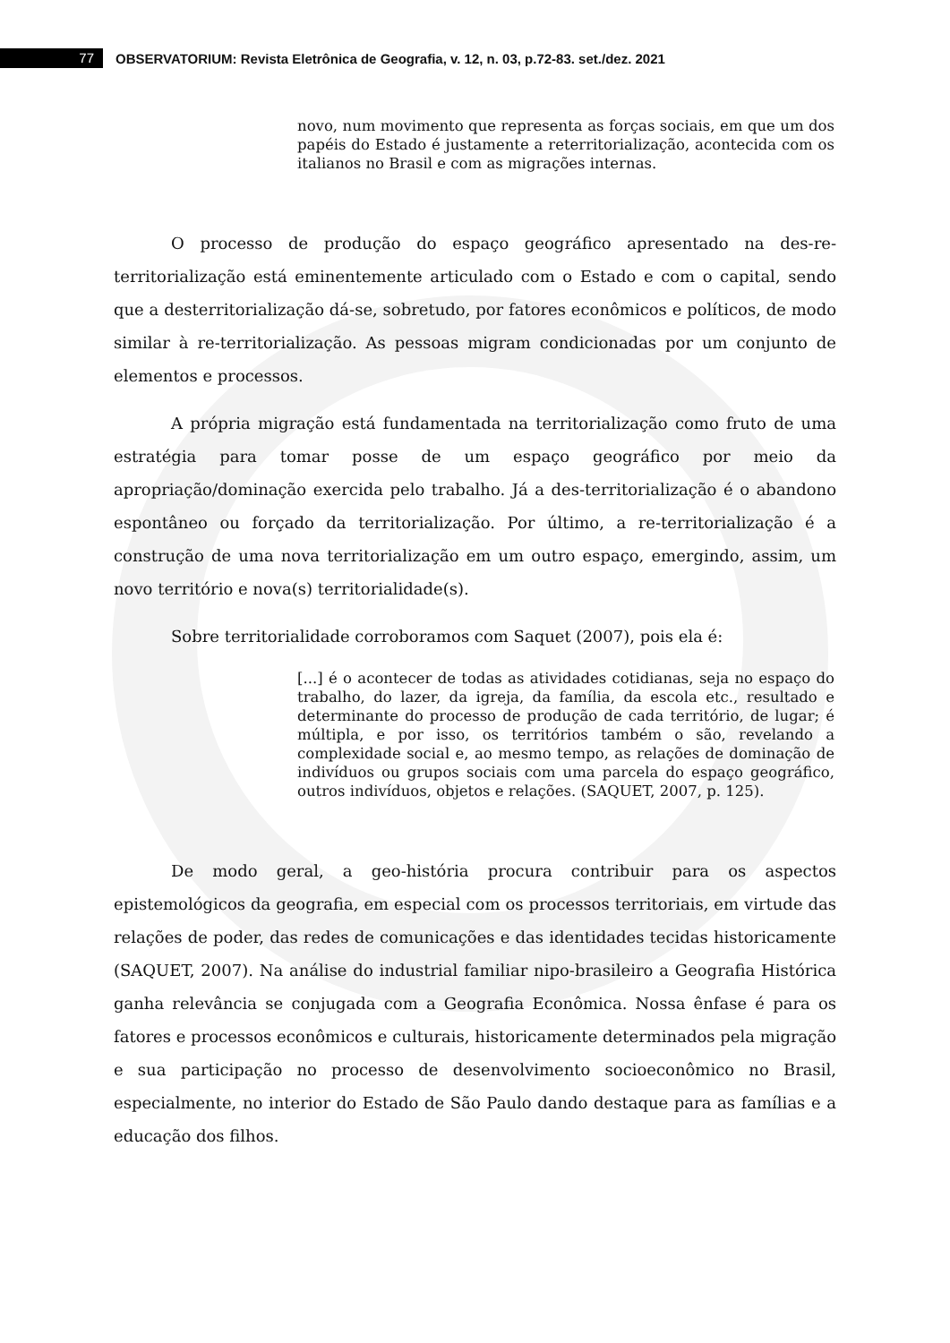77
OBSERVATORIUM: Revista Eletrônica de Geografia, v. 12, n. 03, p.72-83. set./dez. 2021
novo, num movimento que representa as forças sociais, em que um dos papéis do Estado é justamente a reterritorialização, acontecida com os italianos no Brasil e com as migrações internas.
O processo de produção do espaço geográfico apresentado na des-re-territorialização está eminentemente articulado com o Estado e com o capital, sendo que a desterritorialização dá-se, sobretudo, por fatores econômicos e políticos, de modo similar à re-territorialização. As pessoas migram condicionadas por um conjunto de elementos e processos.
A própria migração está fundamentada na territorialização como fruto de uma estratégia para tomar posse de um espaço geográfico por meio da apropriação/dominação exercida pelo trabalho. Já a des-territorialização é o abandono espontâneo ou forçado da territorialização. Por último, a re-territorialização é a construção de uma nova territorialização em um outro espaço, emergindo, assim, um novo território e nova(s) territorialidade(s).
Sobre territorialidade corroboramos com Saquet (2007), pois ela é:
[...] é o acontecer de todas as atividades cotidianas, seja no espaço do trabalho, do lazer, da igreja, da família, da escola etc., resultado e determinante do processo de produção de cada território, de lugar; é múltipla, e por isso, os territórios também o são, revelando a complexidade social e, ao mesmo tempo, as relações de dominação de indivíduos ou grupos sociais com uma parcela do espaço geográfico, outros indivíduos, objetos e relações. (SAQUET, 2007, p. 125).
De modo geral, a geo-história procura contribuir para os aspectos epistemológicos da geografia, em especial com os processos territoriais, em virtude das relações de poder, das redes de comunicações e das identidades tecidas historicamente (SAQUET, 2007). Na análise do industrial familiar nipo-brasileiro a Geografia Histórica ganha relevância se conjugada com a Geografia Econômica. Nossa ênfase é para os fatores e processos econômicos e culturais, historicamente determinados pela migração e sua participação no processo de desenvolvimento socioeconômico no Brasil, especialmente, no interior do Estado de São Paulo dando destaque para as famílias e a educação dos filhos.